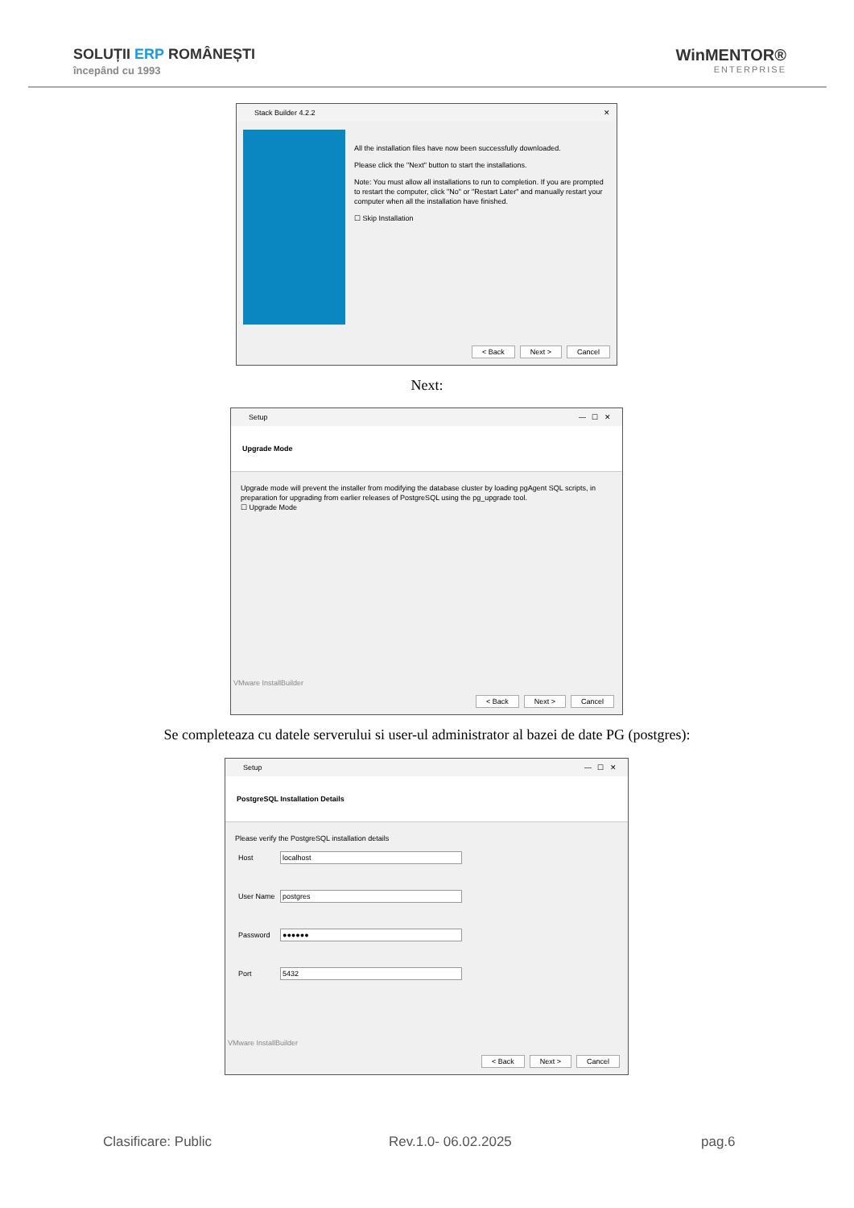SOLUȚII ERP ROMÂNEȘTI
începând cu 1993
WinMENTOR®
ENTERPRISE
Stack Builder 4.2.2 ✕
All the installation files have now been successfully downloaded.
Please click the "Next" button to start the installations.
Note: You must allow all installations to run to completion. If you are prompted to restart the computer, click "No" or "Restart Later" and manually restart your computer when all the installation have finished.
☐ Skip Installation
< Back Next > Cancel
Next:
Setup — ☐ ✕
Upgrade Mode
Upgrade mode will prevent the installer from modifying the database cluster by loading pgAgent SQL scripts, in preparation for upgrading from earlier releases of PostgreSQL using the pg_upgrade tool.
☐ Upgrade Mode
VMware InstallBuilder
< Back Next > Cancel
Se completeaza cu datele serverului si user-ul administrator al bazei de date PG (postgres):
Setup — ☐ ✕
PostgreSQL Installation Details
Please verify the PostgreSQL installation details
Host localhost
User Name postgres
Password ●●●●●●
Port 5432
VMware InstallBuilder
< Back Next > Cancel
Clasificare: Public Rev.1.0- 06.02.2025 pag.6